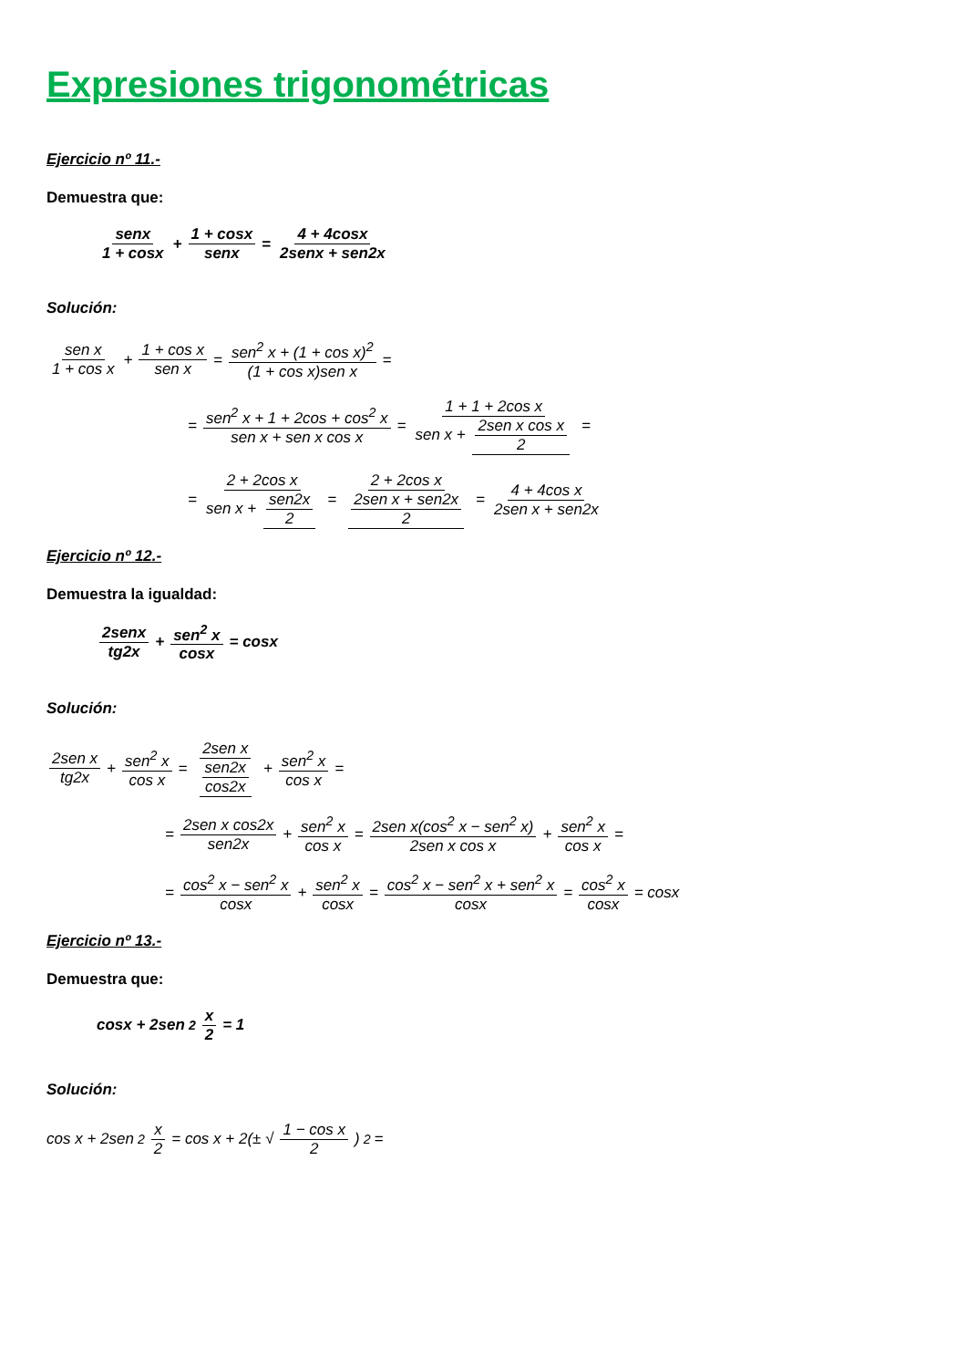Expresiones trigonométricas
Ejercicio nº 11.-
Demuestra que:
senx 1 + cosx + 1 + cosx senx = 4 + 4cosx 2senx + sen2x
Solución:
sen x 1 + cos x + 1 + cos x sen x = sen<sup>2</sup> x + (1 + cos x)<sup>2</sup> (1 + cos x)sen x =
= sen<sup>2</sup> x + 1 + 2cos + cos<sup>2</sup> x sen x + sen x cos x = 1 + 1 + 2cos x sen x + 2sen x cos x 2 =
= 2 + 2cos x sen x + sen2x 2 = 2 + 2cos x 2sen x + sen2x 2 = 4 + 4cos x 2sen x + sen2x
Ejercicio nº 12.-
Demuestra la igualdad:
2senx tg2x + sen<sup>2</sup> x cosx = cosx
Solución:
2sen x tg2x + sen<sup>2</sup> x cos x = 2sen x sen2x cos2x + sen<sup>2</sup> x cos x =
= 2sen x cos2x sen2x + sen<sup>2</sup> x cos x = 2sen x(cos<sup>2</sup> x − sen<sup>2</sup> x) 2sen x cos x + sen<sup>2</sup> x cos x =
= cos<sup>2</sup> x − sen<sup>2</sup> x cosx + sen<sup>2</sup> x cosx = cos<sup>2</sup> x − sen<sup>2</sup> x + sen<sup>2</sup> x cosx = cos<sup>2</sup> x cosx = cosx
Ejercicio nº 13.-
Demuestra que:
cosx + 2sen<sup>2</sup> x 2 = 1
Solución:
cos x + 2sen<sup>2</sup> x 2 = cos x + 2(± √ 1 − cos x 2)<sup>2</sup> =